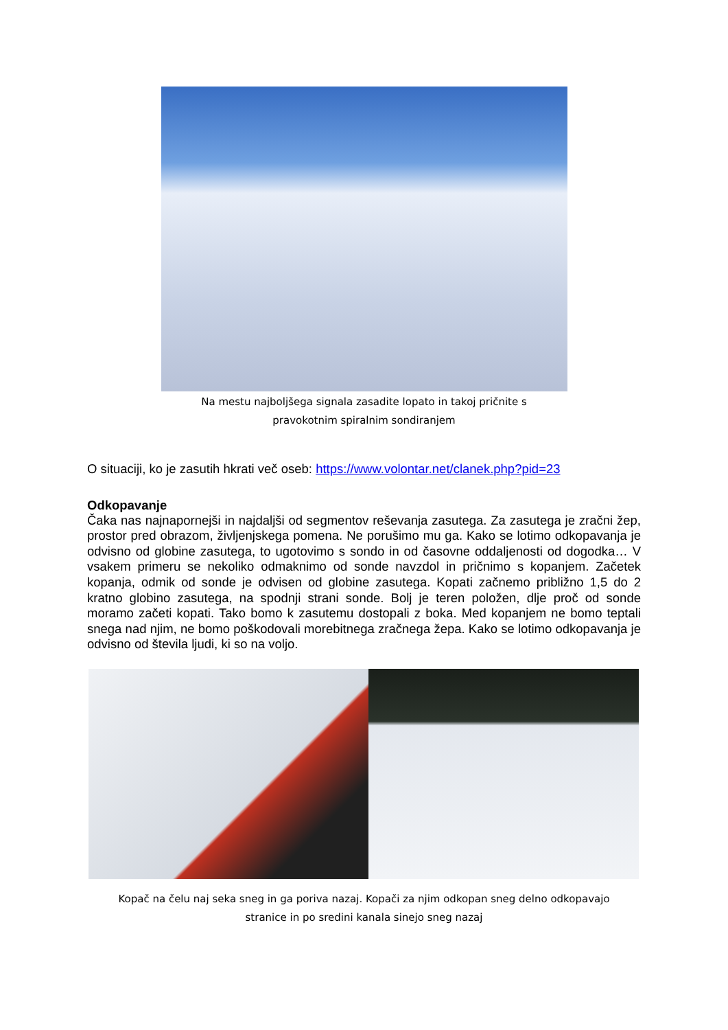Na mestu najboljšega signala zasadite lopato in takoj pričnite s
pravokotnim spiralnim sondiranjem
O situaciji, ko je zasutih hkrati več oseb: https://www.volontar.net/clanek.php?pid=23
Odkopavanje
Čaka nas najnapornejši in najdaljši od segmentov reševanja zasutega. Za zasutega je zračni žep, prostor pred obrazom, življenjskega pomena. Ne porušimo mu ga. Kako se lotimo odkopavanja je odvisno od globine zasutega, to ugotovimo s sondo in od časovne oddaljenosti od dogodka… V vsakem primeru se nekoliko odmaknimo od sonde navzdol in pričnimo s kopanjem. Začetek kopanja, odmik od sonde je odvisen od globine zasutega. Kopati začnemo približno 1,5 do 2 kratno globino zasutega, na spodnji strani sonde. Bolj je teren položen, dlje proč od sonde moramo začeti kopati. Tako bomo k zasutemu dostopali z boka. Med kopanjem ne bomo teptali snega nad njim, ne bomo poškodovali morebitnega zračnega žepa. Kako se lotimo odkopavanja je odvisno od števila ljudi, ki so na voljo.
Kopač na čelu naj seka sneg in ga poriva nazaj. Kopači za njim odkopan sneg delno odkopavajo
stranice in po sredini kanala sinejo sneg nazaj